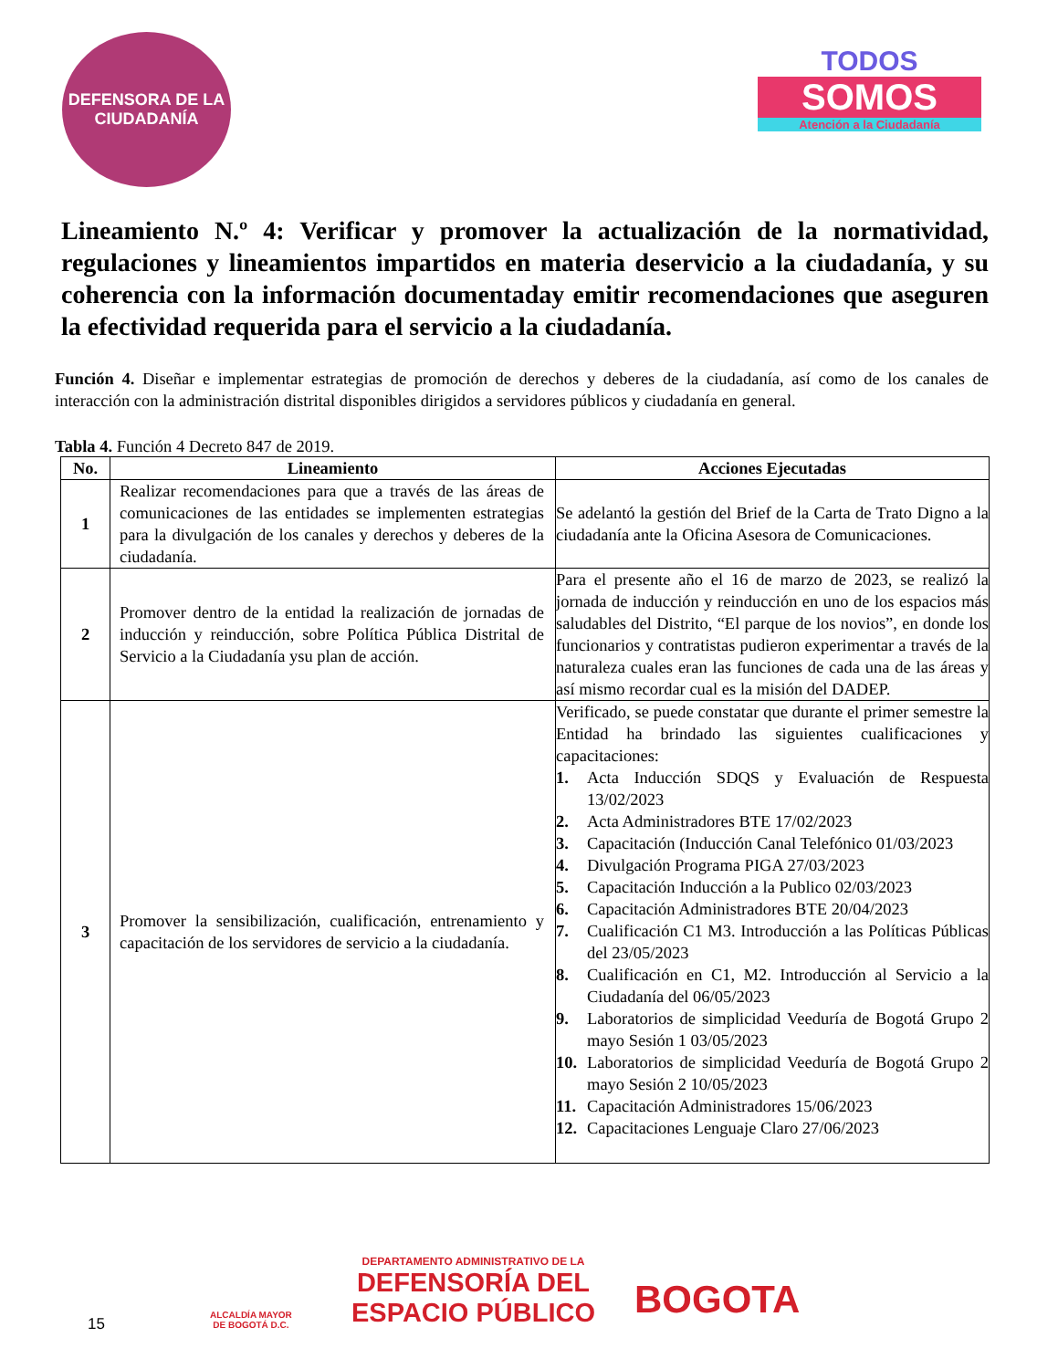DEFENSORA DE LA
CIUDADANÍA
TODOS
SOMOS
Atención a la Ciudadanía
Lineamiento N.º 4: Verificar y promover la actualización de la normatividad, regulaciones y lineamientos impartidos en materia deservicio a la ciudadanía, y su coherencia con la información documentaday emitir recomendaciones que aseguren la efectividad requerida para el servicio a la ciudadanía.
Función 4. Diseñar e implementar estrategias de promoción de derechos y deberes de la ciudadanía, así como de los canales de interacción con la administración distrital disponibles dirigidos a servidores públicos y ciudadanía en general.
Tabla 4. Función 4 Decreto 847 de 2019.
| No. | Lineamiento | Acciones Ejecutadas |
| --- | --- | --- |
| 1 | Realizar recomendaciones para que a través de las áreas de comunicaciones de las entidades se implementen estrategias para la divulgación de los canales y derechos y deberes de la ciudadanía. | Se adelantó la gestión del Brief de la Carta de Trato Digno a la ciudadanía ante la Oficina Asesora de Comunicaciones. |
| 2 | Promover dentro de la entidad la realización de jornadas de inducción y reinducción, sobre Política Pública Distrital de Servicio a la Ciudadanía ysu plan de acción. | Para el presente año el 16 de marzo de 2023, se realizó la jornada de inducción y reinducción en uno de los espacios más saludables del Distrito, “El parque de los novios”, en donde los funcionarios y contratistas pudieron experimentar a través de la naturaleza cuales eran las funciones de cada una de las áreas y así mismo recordar cual es la misión del DADEP. |
| 3 | Promover la sensibilización, cualificación, entrenamiento y capacitación de los servidores de servicio a la ciudadanía. | Verificado, se puede constatar que durante el primer semestre la Entidad ha brindado las siguientes cualificaciones y capacitaciones: 1. Acta Inducción SDQS y Evaluación de Respuesta 13/02/2023 2. Acta Administradores BTE 17/02/2023 3. Capacitación (Inducción Canal Telefónico 01/03/2023 4. Divulgación Programa PIGA 27/03/2023 5. Capacitación Inducción a la Publico 02/03/2023 6. Capacitación Administradores BTE 20/04/2023 7. Cualificación C1 M3. Introducción a las Políticas Públicas del 23/05/2023 8. Cualificación en C1, M2. Introducción al Servicio a la Ciudadanía del 06/05/2023 9. Laboratorios de simplicidad Veeduría de Bogotá Grupo 2 mayo Sesión 1 03/05/2023 10. Laboratorios de simplicidad Veeduría de Bogotá Grupo 2 mayo Sesión 2 10/05/2023 11. Capacitación Administradores 15/06/2023 12. Capacitaciones Lenguaje Claro 27/06/2023 |
15
ALCALDÍA MAYOR
DE BOGOTÁ D.C.
DEPARTAMENTO ADMINISTRATIVO DE LA
DEFENSORÍA DEL
ESPACIO PÚBLICO
BOGOTA